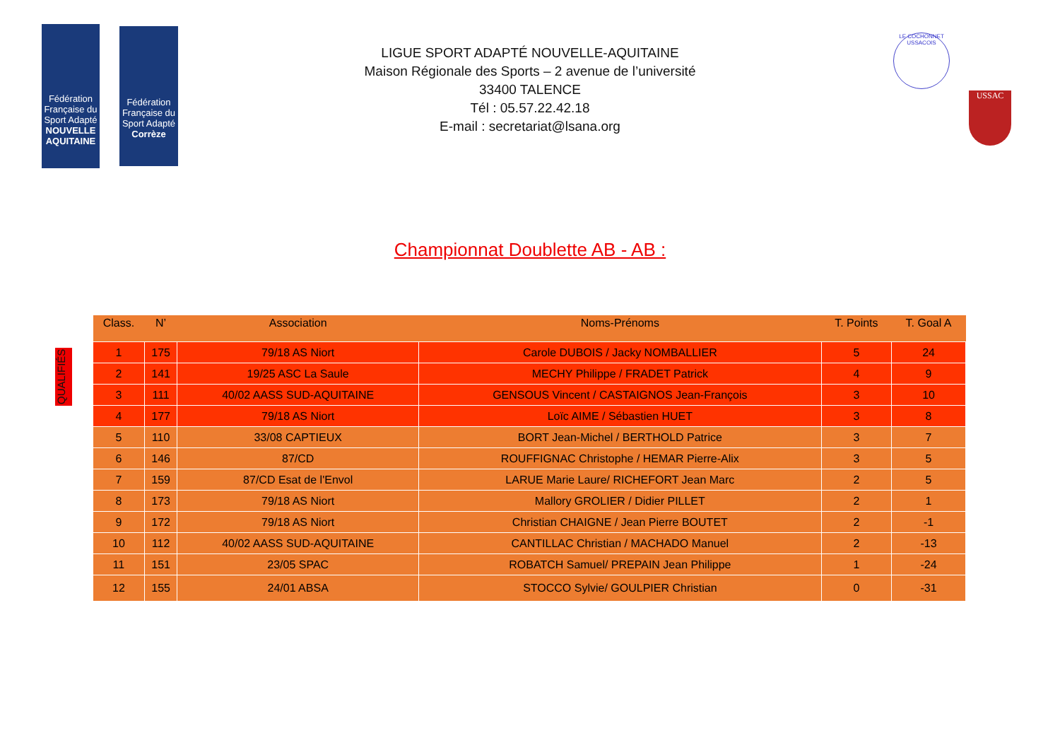Fédération Française du Sport Adapté
NOUVELLE AQUITAINE
Fédération Française du Sport Adapté
Corrèze
LIGUE SPORT ADAPTÉ NOUVELLE-AQUITAINE
Maison Régionale des Sports – 2 avenue de l’université
33400 TALENCE
Tél : 05.57.22.42.18
E-mail : secretariat@lsana.org
LE COCHONNET USSACOIS
USSAC
Championnat Doublette AB - AB :
QUALIFIÉS
| Class. | N’ | Association | Noms-Prénoms | T. Points | T. Goal A |
| --- | --- | --- | --- | --- | --- |
| 1 | 175 | 79/18 AS Niort | Carole DUBOIS / Jacky NOMBALLIER | 5 | 24 |
| 2 | 141 | 19/25 ASC La Saule | MECHY Philippe / FRADET Patrick | 4 | 9 |
| 3 | 111 | 40/02 AASS SUD-AQUITAINE | GENSOUS Vincent / CASTAIGNOS Jean-François | 3 | 10 |
| 4 | 177 | 79/18 AS Niort | Loïc AIME / Sébastien HUET | 3 | 8 |
| 5 | 110 | 33/08 CAPTIEUX | BORT Jean-Michel / BERTHOLD Patrice | 3 | 7 |
| 6 | 146 | 87/CD | ROUFFIGNAC Christophe / HEMAR Pierre-Alix | 3 | 5 |
| 7 | 159 | 87/CD Esat de l'Envol | LARUE Marie Laure/ RICHEFORT Jean Marc | 2 | 5 |
| 8 | 173 | 79/18 AS Niort | Mallory GROLIER / Didier PILLET | 2 | 1 |
| 9 | 172 | 79/18 AS Niort | Christian CHAIGNE / Jean Pierre BOUTET | 2 | -1 |
| 10 | 112 | 40/02 AASS SUD-AQUITAINE | CANTILLAC Christian / MACHADO Manuel | 2 | -13 |
| 11 | 151 | 23/05 SPAC | ROBATCH Samuel/ PREPAIN Jean Philippe | 1 | -24 |
| 12 | 155 | 24/01 ABSA | STOCCO Sylvie/ GOULPIER Christian | 0 | -31 |